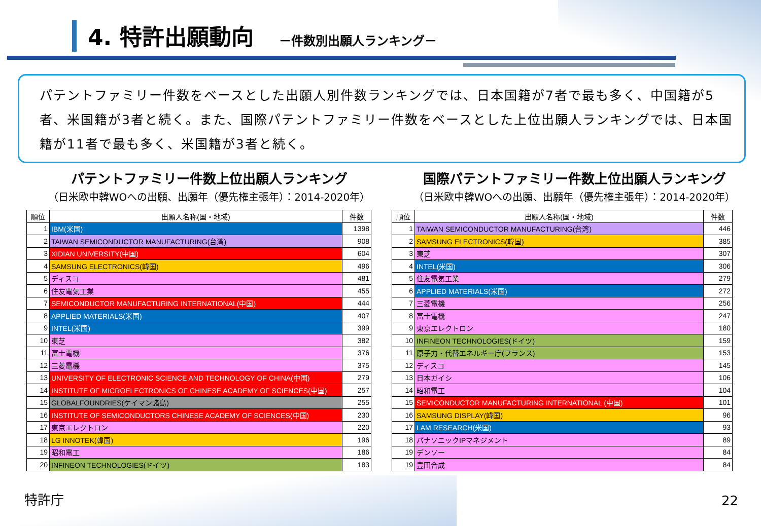4. 特許出願動向
－件数別出願人ランキング－
パテントファミリー件数をベースとした出願人別件数ランキングでは、日本国籍が7者で最も多く、中国籍が5者、米国籍が3者と続く。また、国際パテントファミリー件数をベースとした上位出願人ランキングでは、日本国籍が11者で最も多く、米国籍が3者と続く。
パテントファミリー件数上位出願人ランキング
（日米欧中韓WOへの出願、出願年（優先権主張年）：2014-2020年）
| 順位 | 出願人名称(国・地域) | 件数 |
| --- | --- | --- |
| 1 | IBM(米国) | 1398 |
| 2 | TAIWAN SEMICONDUCTOR MANUFACTURING(台湾) | 908 |
| 3 | XIDIAN UNIVERSITY(中国) | 604 |
| 4 | SAMSUNG ELECTRONICS(韓国) | 496 |
| 5 | ディスコ | 481 |
| 6 | 住友電気工業 | 455 |
| 7 | SEMICONDUCTOR MANUFACTURING INTERNATIONAL(中国) | 444 |
| 8 | APPLIED MATERIALS(米国) | 407 |
| 9 | INTEL(米国) | 399 |
| 10 | 東芝 | 382 |
| 11 | 富士電機 | 376 |
| 12 | 三菱電機 | 375 |
| 13 | UNIVERSITY OF ELECTRONIC SCIENCE AND TECHNOLOGY OF CHINA(中国) | 279 |
| 14 | INSTITUTE OF MICROELECTRONICS OF CHINESE ACADEMY OF SCIENCES(中国) | 257 |
| 15 | GLOBALFOUNDRIES(ケイマン諸島) | 255 |
| 16 | INSTITUTE OF SEMICONDUCTORS CHINESE ACADEMY OF SCIENCES(中国) | 230 |
| 17 | 東京エレクトロン | 220 |
| 18 | LG INNOTEK(韓国) | 196 |
| 19 | 昭和電工 | 186 |
| 20 | INFINEON TECHNOLOGIES(ドイツ) | 183 |
国際パテントファミリー件数上位出願人ランキング
（日米欧中韓WOへの出願、出願年（優先権主張年）：2014-2020年）
| 順位 | 出願人名称(国・地域) | 件数 |
| --- | --- | --- |
| 1 | TAIWAN SEMICONDUCTOR MANUFACTURING(台湾) | 446 |
| 2 | SAMSUNG ELECTRONICS(韓国) | 385 |
| 3 | 東芝 | 307 |
| 4 | INTEL(米国) | 306 |
| 5 | 住友電気工業 | 279 |
| 6 | APPLIED MATERIALS(米国) | 272 |
| 7 | 三菱電機 | 256 |
| 8 | 富士電機 | 247 |
| 9 | 東京エレクトロン | 180 |
| 10 | INFINEON TECHNOLOGIES(ドイツ) | 159 |
| 11 | 原子力・代替エネルギー庁(フランス) | 153 |
| 12 | ディスコ | 145 |
| 13 | 日本ガイシ | 106 |
| 14 | 昭和電工 | 104 |
| 15 | SEMICONDUCTOR MANUFACTURING INTERNATIONAL (中国) | 101 |
| 16 | SAMSUNG DISPLAY(韓国) | 96 |
| 17 | LAM RESEARCH(米国) | 93 |
| 18 | パナソニックIPマネジメント | 89 |
| 19 | デンソー | 84 |
| 19 | 豊田合成 | 84 |
特許庁 22